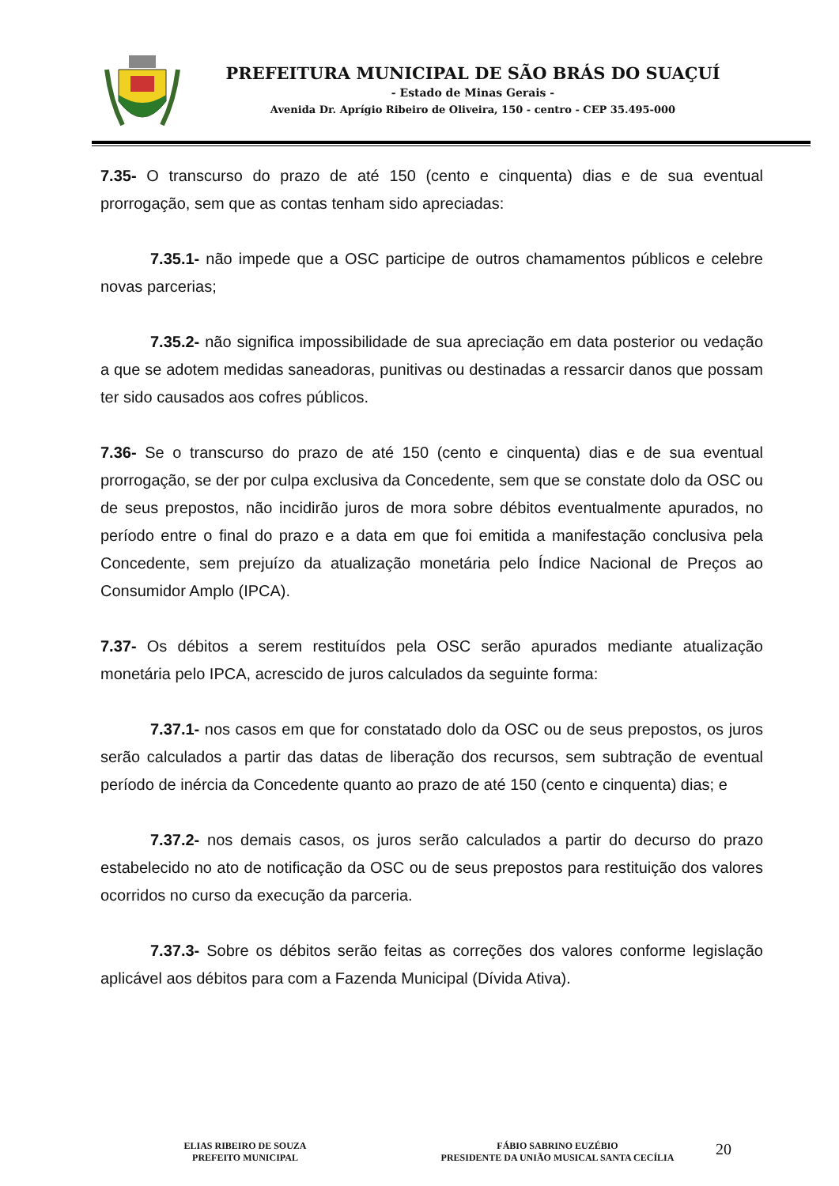PREFEITURA MUNICIPAL DE SÃO BRÁS DO SUAÇUÍ
- Estado de Minas Gerais -
Avenida Dr. Aprígio Ribeiro de Oliveira, 150 - centro - CEP 35.495-000
7.35- O transcurso do prazo de até 150 (cento e cinquenta) dias e de sua eventual prorrogação, sem que as contas tenham sido apreciadas:
7.35.1- não impede que a OSC participe de outros chamamentos públicos e celebre novas parcerias;
7.35.2- não significa impossibilidade de sua apreciação em data posterior ou vedação a que se adotem medidas saneadoras, punitivas ou destinadas a ressarcir danos que possam ter sido causados aos cofres públicos.
7.36- Se o transcurso do prazo de até 150 (cento e cinquenta) dias e de sua eventual prorrogação, se der por culpa exclusiva da Concedente, sem que se constate dolo da OSC ou de seus prepostos, não incidirão juros de mora sobre débitos eventualmente apurados, no período entre o final do prazo e a data em que foi emitida a manifestação conclusiva pela Concedente, sem prejuízo da atualização monetária pelo Índice Nacional de Preços ao Consumidor Amplo (IPCA).
7.37- Os débitos a serem restituídos pela OSC serão apurados mediante atualização monetária pelo IPCA, acrescido de juros calculados da seguinte forma:
7.37.1- nos casos em que for constatado dolo da OSC ou de seus prepostos, os juros serão calculados a partir das datas de liberação dos recursos, sem subtração de eventual período de inércia da Concedente quanto ao prazo de até 150 (cento e cinquenta) dias; e
7.37.2- nos demais casos, os juros serão calculados a partir do decurso do prazo estabelecido no ato de notificação da OSC ou de seus prepostos para restituição dos valores ocorridos no curso da execução da parceria.
7.37.3- Sobre os débitos serão feitas as correções dos valores conforme legislação aplicável aos débitos para com a Fazenda Municipal (Dívida Ativa).
ELIAS RIBEIRO DE SOUZA
PREFEITO MUNICIPAL
FÁBIO SABRINO EUZÉBIO
PRESIDENTE DA UNIÃO MUSICAL SANTA CECÍLIA
20